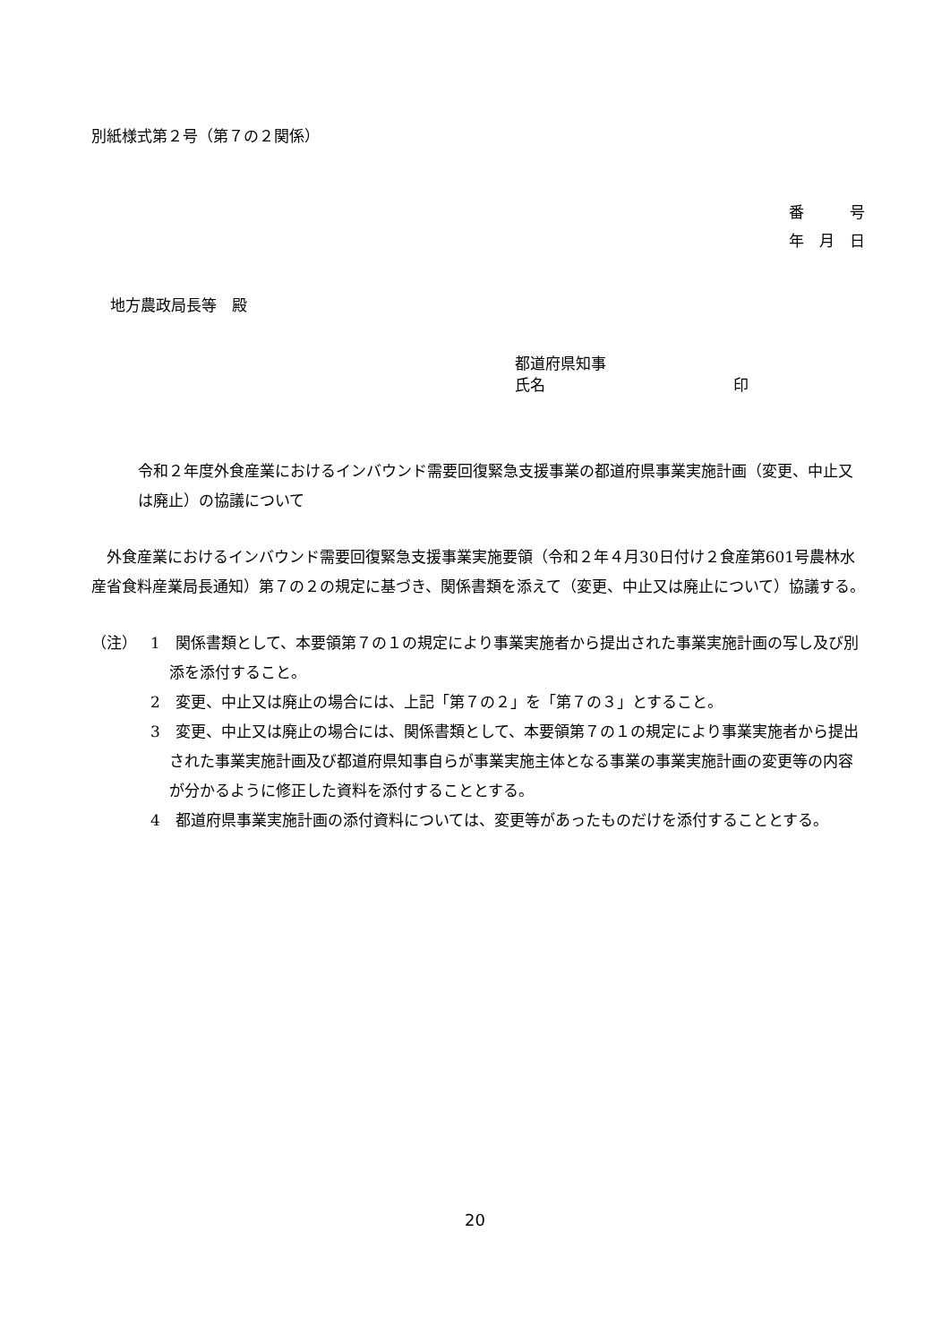別紙様式第２号（第７の２関係）
番　　　号
年　月　日
地方農政局長等　殿
都道府県知事
氏名 印
令和２年度外食産業におけるインバウンド需要回復緊急支援事業の都道府県事業実施計画（変更、中止又は廃止）の協議について
　外食産業におけるインバウンド需要回復緊急支援事業実施要領（令和２年４月30日付け２食産第601号農林水産省食料産業局長通知）第７の２の規定に基づき、関係書類を添えて（変更、中止又は廃止について）協議する。
（注） 1　関係書類として、本要領第７の１の規定により事業実施者から提出された事業実施計画の写し及び別添を添付すること。
2　変更、中止又は廃止の場合には、上記「第７の２」を「第７の３」とすること。
3　変更、中止又は廃止の場合には、関係書類として、本要領第７の１の規定により事業実施者から提出された事業実施計画及び都道府県知事自らが事業実施主体となる事業の事業実施計画の変更等の内容が分かるように修正した資料を添付することとする。
4　都道府県事業実施計画の添付資料については、変更等があったものだけを添付することとする。
20